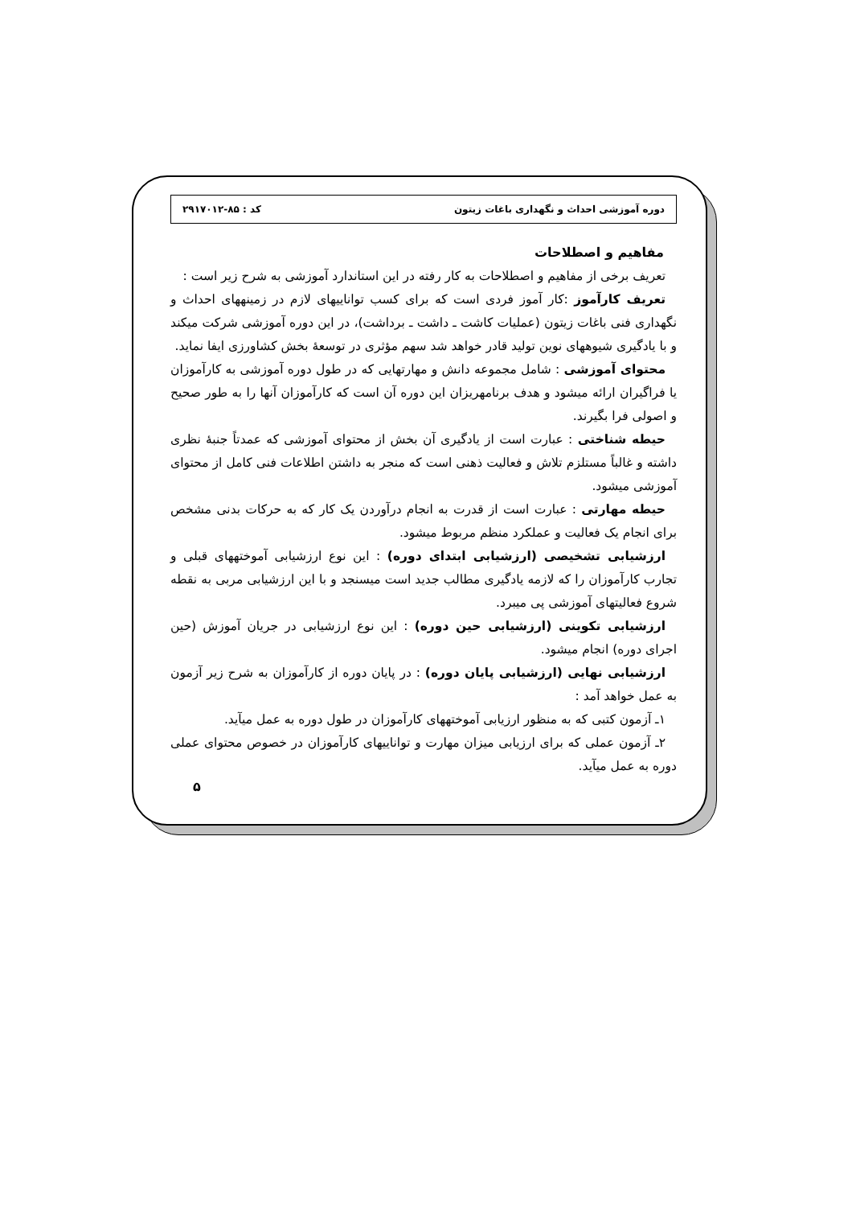دوره آموزشی احداث و نگهداری باغات زیتون کد : ۸۵-۲۹۱۷۰۱۲
مفاهیم و اصطلاحات
تعریف برخی از مفاهیم و اصطلاحات به کار رفته در این استاندارد آموزشی به شرح زیر است :
تعریف کارآموز :کار آموز فردی است که برای کسب تواناییهای لازم در زمینههای احداث و نگهداری فنی باغات زیتون (عملیات کاشت ـ داشت ـ برداشت)، در این دوره آموزشی شرکت میکند و با یادگیری شیوههای نوین تولید قادر خواهد شد سهم مؤثری در توسعهٔ بخش کشاورزی ایفا نماید.
محتوای آموزشی : شامل مجموعه دانش و مهارتهایی که در طول دوره آموزشی به کارآموزان یا فراگیران ارائه میشود و هدف برنامهریزان این دوره آن است که کارآموزان آنها را به طور صحیح و اصولی فرا بگیرند.
حیطه شناختی : عبارت است از یادگیری آن بخش از محتوای آموزشی که عمدتاً جنبهٔ نظری داشته و غالباً مستلزم تلاش و فعالیت ذهنی است که منجر به داشتن اطلاعات فنی کامل از محتوای آموزشی میشود.
حیطه مهارتی : عبارت است از قدرت به انجام درآوردن یک کار که به حرکات بدنی مشخص برای انجام یک فعالیت و عملکرد منظم مربوط میشود.
ارزشیابی تشخیصی (ارزشیابی ابتدای دوره) : این نوع ارزشیابی آموختههای قبلی و تجارب کارآموزان را که لازمه یادگیری مطالب جدید است میسنجد و با این ارزشیابی مربی به نقطه شروع فعالیتهای آموزشی پی میبرد.
ارزشیابی تکوینی (ارزشیابی حین دوره) : این نوع ارزشیابی در جریان آموزش (حین اجرای دوره) انجام میشود.
ارزشیابی نهایی (ارزشیابی پایان دوره) : در پایان دوره از کارآموزان به شرح زیر آزمون به عمل خواهد آمد :
۱ـ آزمون کتبی که به منظور ارزیابی آموختههای کارآموزان در طول دوره به عمل میآید.
۲ـ آزمون عملی که برای ارزیابی میزان مهارت و تواناییهای کارآموزان در خصوص محتوای عملی دوره به عمل میآید.
۵